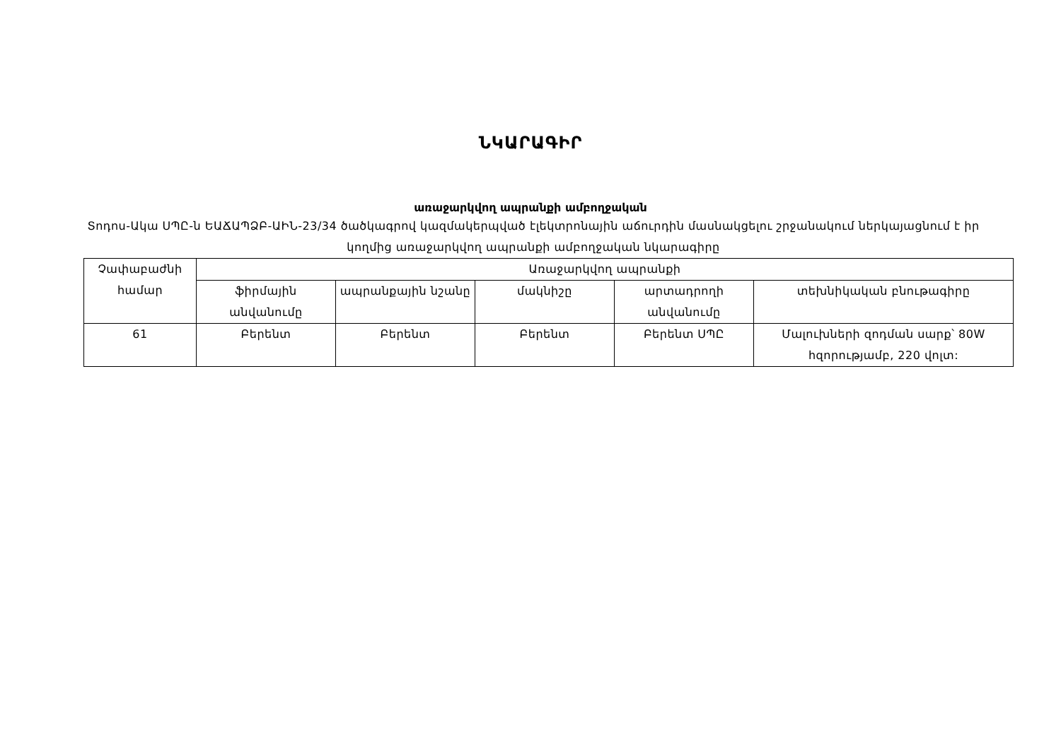ՆԿԱՐԱԳԻՐ
առաջարկվող ապրանքի ամբողջական
Տոդոս-Ակա ՍՊԸ-ն ԵԱՃԱՊՁԲ-ԱԻՆ-23/34 ծածկագրով կազմակերպված էլեկտրոնային աճուրդին մասնակցելու շրջանակում ներկայացնում է իր կողմից առաջարկվող ապրանքի ամբողջական նկարագիրը
| Չափաբաժնի համար | Առաջարկվող ապրանքի | | | | |
| --- | --- | --- | --- | --- | --- |
| | ֆիրմային անվանումը | ապրանքային նշանը | մակնիշը | արտադրողի անվանումը | տեխնիկական բնութագիրը |
| 61 | Բերենտ | Բերենտ | Բերենտ | Բերենտ ՍՊԸ | Մալուխների զոդման սարք՝ 80W հզորությամբ, 220 վոլտ: |